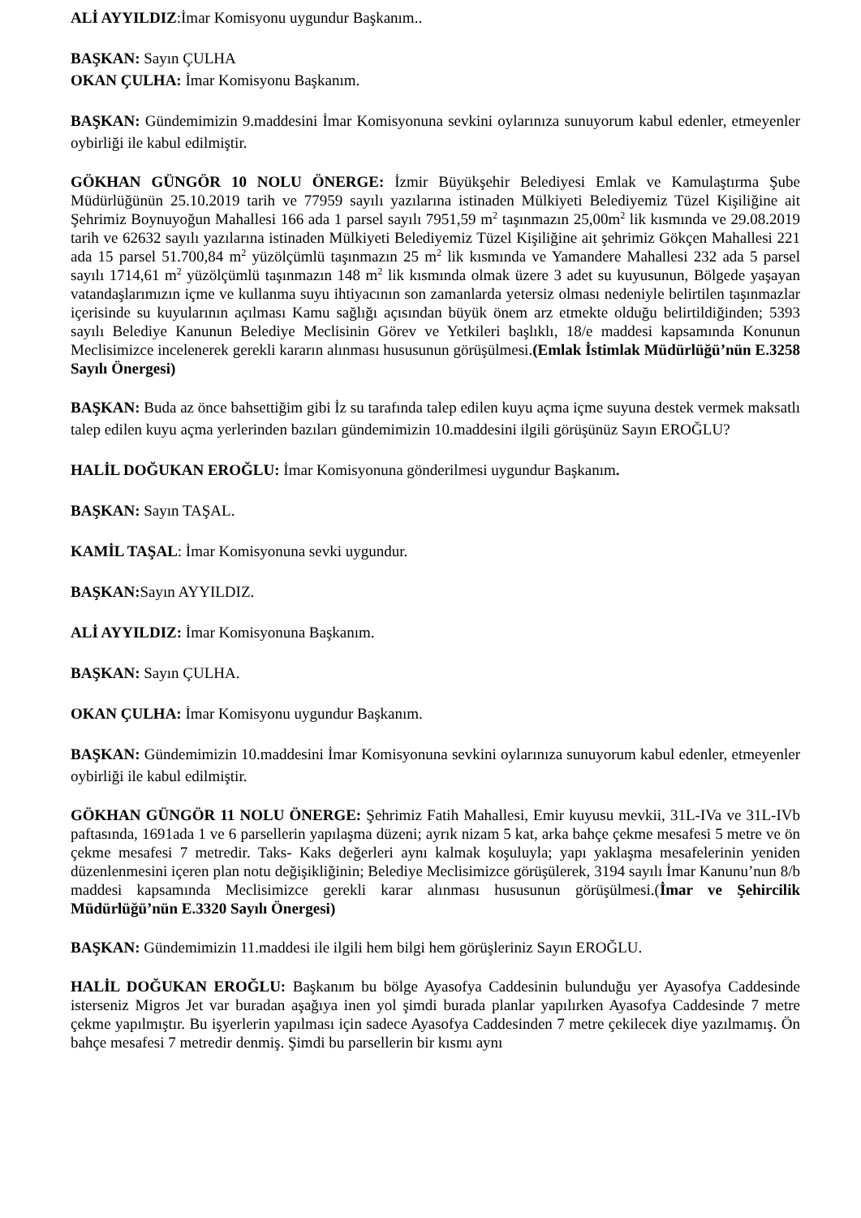ALİ AYYILDIZ:İmar Komisyonu uygundur Başkanım..
BAŞKAN: Sayın ÇULHA
OKAN ÇULHA: İmar Komisyonu Başkanım.
BAŞKAN: Gündemimizin 9.maddesini İmar Komisyonuna sevkini oylarınıza sunuyorum kabul edenler, etmeyenler oybirliği ile kabul edilmiştir.
GÖKHAN GÜNGÖR 10 NOLU ÖNERGE: İzmir Büyükşehir Belediyesi Emlak ve Kamulaştırma Şube Müdürlüğünün 25.10.2019 tarih ve 77959 sayılı yazılarına istinaden Mülkiyeti Belediyemiz Tüzel Kişiliğine ait Şehrimiz Boynuyoğun Mahallesi 166 ada 1 parsel sayılı 7951,59 m<sup>2</sup> taşınmazın 25,00m<sup>2</sup> lik kısmında ve 29.08.2019 tarih ve 62632 sayılı yazılarına istinaden Mülkiyeti Belediyemiz Tüzel Kişiliğine ait şehrimiz Gökçen Mahallesi 221 ada 15 parsel 51.700,84 m<sup>2</sup> yüzölçümlü taşınmazın 25 m<sup>2</sup> lik kısmında ve Yamandere Mahallesi 232 ada 5 parsel sayılı 1714,61 m<sup>2</sup> yüzölçümlü taşınmazın 148 m<sup>2</sup> lik kısmında olmak üzere 3 adet su kuyusunun, Bölgede yaşayan vatandaşlarımızın içme ve kullanma suyu ihtiyacının son zamanlarda yetersiz olması nedeniyle belirtilen taşınmazlar içerisinde su kuyularının açılması Kamu sağlığı açısından büyük önem arz etmekte olduğu belirtildiğinden; 5393 sayılı Belediye Kanunun Belediye Meclisinin Görev ve Yetkileri başlıklı, 18/e maddesi kapsamında Konunun Meclisimizce incelenerek gerekli kararın alınması hususunun görüşülmesi.(Emlak İstimlak Müdürlüğü’nün E.3258 Sayılı Önergesi)
BAŞKAN: Buda az önce bahsettiğim gibi İz su tarafında talep edilen kuyu açma içme suyuna destek vermek maksatlı talep edilen kuyu açma yerlerinden bazıları gündemimizin 10.maddesini ilgili görüşünüz Sayın EROĞLU?
HALİL DOĞUKAN EROĞLU: İmar Komisyonuna gönderilmesi uygundur Başkanım.
BAŞKAN: Sayın TAŞAL.
KAMİL TAŞAL: İmar Komisyonuna sevki uygundur.
BAŞKAN: Sayın AYYILDIZ.
ALİ AYYILDIZ: İmar Komisyonuna Başkanım.
BAŞKAN: Sayın ÇULHA.
OKAN ÇULHA: İmar Komisyonu uygundur Başkanım.
BAŞKAN: Gündemimizin 10.maddesini İmar Komisyonuna sevkini oylarınıza sunuyorum kabul edenler, etmeyenler oybirliği ile kabul edilmiştir.
GÖKHAN GÜNGÖR 11 NOLU ÖNERGE: Şehrimiz Fatih Mahallesi, Emir kuyusu mevkii, 31L-IVa ve 31L-IVb paftasında, 1691ada 1 ve 6 parsellerin yapılaşma düzeni; ayrık nizam 5 kat, arka bahçe çekme mesafesi 5 metre ve ön çekme mesafesi 7 metredir. Taks- Kaks değerleri aynı kalmak koşuluyla; yapı yaklaşma mesafelerinin yeniden düzenlenmesini içeren plan notu değişikliğinin; Belediye Meclisimizce görüşülerek, 3194 sayılı İmar Kanunu’nun 8/b maddesi kapsamında Meclisimizce gerekli karar alınması hususunun görüşülmesi.(İmar ve Şehircilik Müdürlüğü’nün E.3320 Sayılı Önergesi)
BAŞKAN: Gündemimizin 11.maddesi ile ilgili hem bilgi hem görüşleriniz Sayın EROĞLU.
HALİL DOĞUKAN EROĞLU: Başkanım bu bölge Ayasofya Caddesinin bulunduğu yer Ayasofya Caddesinde isterseniz Migros Jet var buradan aşağıya inen yol şimdi burada planlar yapılırken Ayasofya Caddesinde 7 metre çekme yapılmıştır. Bu işyerlerin yapılması için sadece Ayasofya Caddesinden 7 metre çekilecek diye yazılmamış. Ön bahçe mesafesi 7 metredir denmiş. Şimdi bu parsellerin bir kısmı aynı